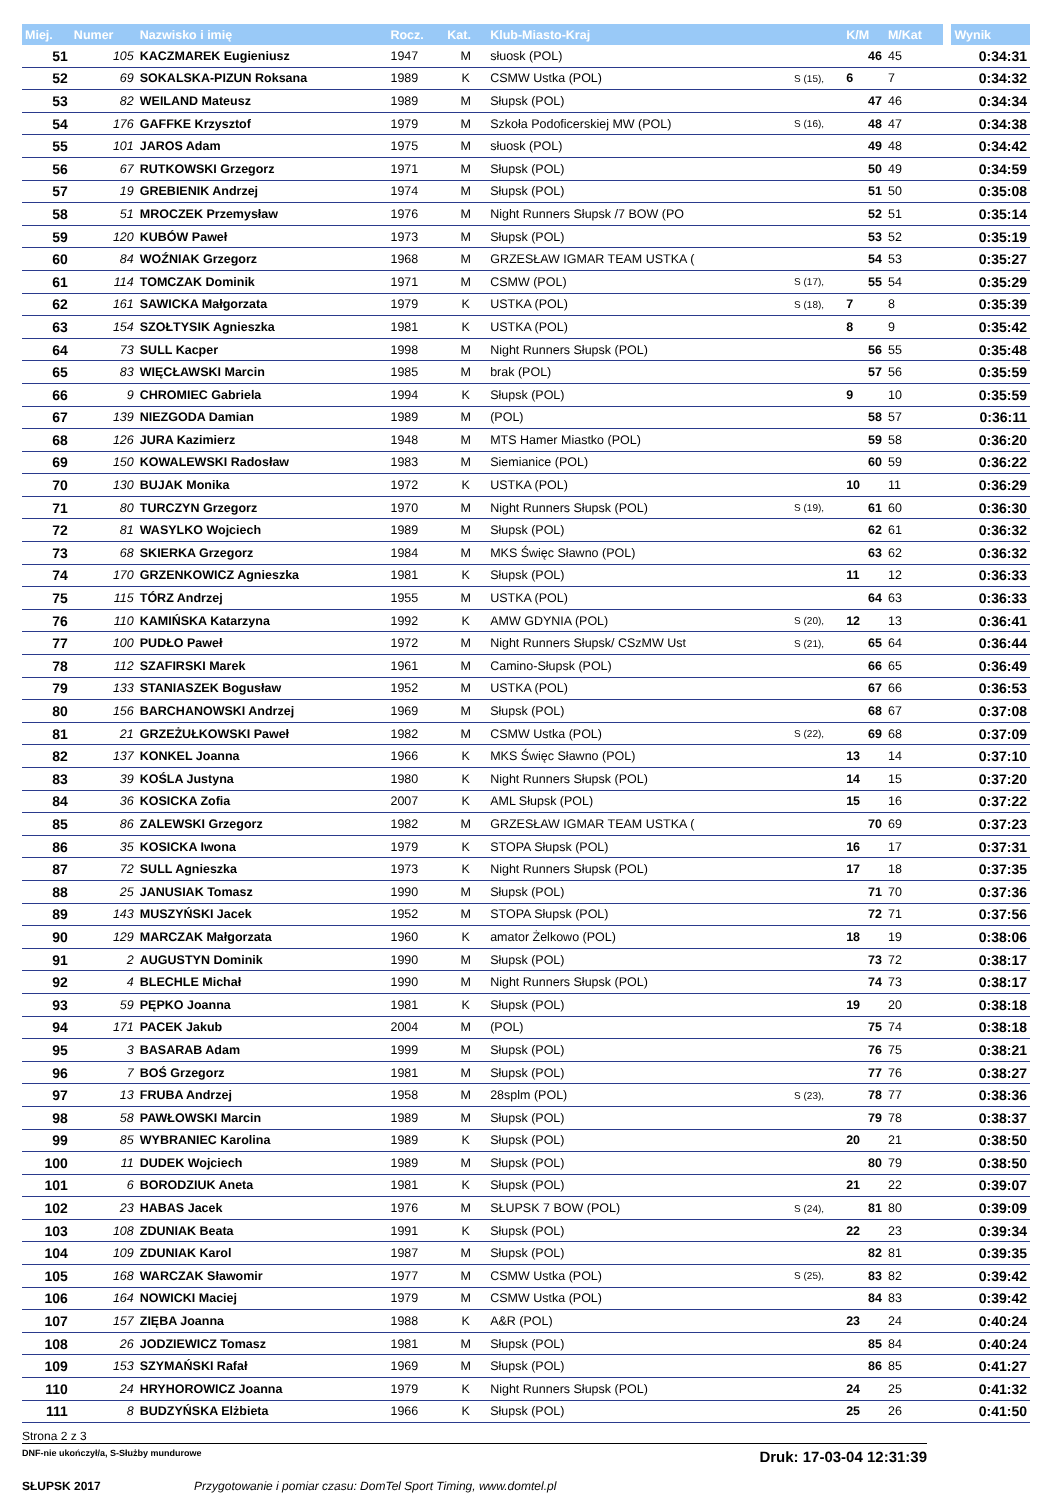| Miej. | Numer | Nazwisko i imię | Rocz. | Kat. | Klub-Miasto-Kraj | | K/M | M/Kat | | Wynik |
| --- | --- | --- | --- | --- | --- | --- | --- | --- | --- | --- |
| 51 | 105 | KACZMAREK Eugieniusz | 1947 | M | słuosk (POL) | | 46 | 45 | | 0:34:31 |
| 52 | 69 | SOKALSKA-PIZUN Roksana | 1989 | K | CSMW Ustka (POL) | S (15), | 6 | 7 | | 0:34:32 |
| 53 | 82 | WEILAND Mateusz | 1989 | M | Słupsk (POL) | | 47 | 46 | | 0:34:34 |
| 54 | 176 | GAFFKE Krzysztof | 1979 | M | Szkoła Podoficerskiej MW (POL) | S (16), | 48 | 47 | | 0:34:38 |
| 55 | 101 | JAROS Adam | 1975 | M | słuosk (POL) | | 49 | 48 | | 0:34:42 |
| 56 | 67 | RUTKOWSKI Grzegorz | 1971 | M | Słupsk (POL) | | 50 | 49 | | 0:34:59 |
| 57 | 19 | GREBIENIK Andrzej | 1974 | M | Słupsk (POL) | | 51 | 50 | | 0:35:08 |
| 58 | 51 | MROCZEK Przemysław | 1976 | M | Night Runners Słupsk /7 BOW (PO | | 52 | 51 | | 0:35:14 |
| 59 | 120 | KUBÓW Paweł | 1973 | M | Słupsk (POL) | | 53 | 52 | | 0:35:19 |
| 60 | 84 | WOŹNIAK Grzegorz | 1968 | M | GRZESŁAW IGMAR TEAM USTKA ( | | 54 | 53 | | 0:35:27 |
| 61 | 114 | TOMCZAK Dominik | 1971 | M | CSMW (POL) | S (17), | 55 | 54 | | 0:35:29 |
| 62 | 161 | SAWICKA Małgorzata | 1979 | K | USTKA (POL) | S (18), | 7 | 8 | | 0:35:39 |
| 63 | 154 | SZOŁTYSIK Agnieszka | 1981 | K | USTKA (POL) | | 8 | 9 | | 0:35:42 |
| 64 | 73 | SULL Kacper | 1998 | M | Night Runners Słupsk (POL) | | 56 | 55 | | 0:35:48 |
| 65 | 83 | WIĘCŁAWSKI Marcin | 1985 | M | brak (POL) | | 57 | 56 | | 0:35:59 |
| 66 | 9 | CHROMIEC Gabriela | 1994 | K | Słupsk (POL) | | 9 | 10 | | 0:35:59 |
| 67 | 139 | NIEZGODA Damian | 1989 | M | (POL) | | 58 | 57 | | 0:36:11 |
| 68 | 126 | JURA Kazimierz | 1948 | M | MTS Hamer Miastko (POL) | | 59 | 58 | | 0:36:20 |
| 69 | 150 | KOWALEWSKI Radosław | 1983 | M | Siemianice (POL) | | 60 | 59 | | 0:36:22 |
| 70 | 130 | BUJAK Monika | 1972 | K | USTKA (POL) | | 10 | 11 | | 0:36:29 |
| 71 | 80 | TURCZYN Grzegorz | 1970 | M | Night Runners Słupsk (POL) | S (19), | 61 | 60 | | 0:36:30 |
| 72 | 81 | WASYLKO Wojciech | 1989 | M | Słupsk (POL) | | 62 | 61 | | 0:36:32 |
| 73 | 68 | SKIERKA Grzegorz | 1984 | M | MKS Święc Sławno (POL) | | 63 | 62 | | 0:36:32 |
| 74 | 170 | GRZENKOWICZ Agnieszka | 1981 | K | Słupsk (POL) | | 11 | 12 | | 0:36:33 |
| 75 | 115 | TÓRZ Andrzej | 1955 | M | USTKA (POL) | | 64 | 63 | | 0:36:33 |
| 76 | 110 | KAMIŃSKA Katarzyna | 1992 | K | AMW GDYNIA (POL) | S (20), | 12 | 13 | | 0:36:41 |
| 77 | 100 | PUDŁO Paweł | 1972 | M | Night Runners Słupsk/ CSzMW Ust | S (21), | 65 | 64 | | 0:36:44 |
| 78 | 112 | SZAFIRSKI Marek | 1961 | M | Camino-Słupsk (POL) | | 66 | 65 | | 0:36:49 |
| 79 | 133 | STANIASZEK Bogusław | 1952 | M | USTKA (POL) | | 67 | 66 | | 0:36:53 |
| 80 | 156 | BARCHANOWSKI Andrzej | 1969 | M | Słupsk (POL) | | 68 | 67 | | 0:37:08 |
| 81 | 21 | GRZEŻUŁKOWSKI Paweł | 1982 | M | CSMW Ustka (POL) | S (22), | 69 | 68 | | 0:37:09 |
| 82 | 137 | KONKEL Joanna | 1966 | K | MKS Święc Sławno (POL) | | 13 | 14 | | 0:37:10 |
| 83 | 39 | KOŚLA Justyna | 1980 | K | Night Runners Słupsk (POL) | | 14 | 15 | | 0:37:20 |
| 84 | 36 | KOSICKA Zofia | 2007 | K | AML Słupsk (POL) | | 15 | 16 | | 0:37:22 |
| 85 | 86 | ZALEWSKI Grzegorz | 1982 | M | GRZESŁAW IGMAR TEAM USTKA ( | | 70 | 69 | | 0:37:23 |
| 86 | 35 | KOSICKA Iwona | 1979 | K | STOPA Słupsk (POL) | | 16 | 17 | | 0:37:31 |
| 87 | 72 | SULL Agnieszka | 1973 | K | Night Runners Słupsk (POL) | | 17 | 18 | | 0:37:35 |
| 88 | 25 | JANUSIAK Tomasz | 1990 | M | Słupsk (POL) | | 71 | 70 | | 0:37:36 |
| 89 | 143 | MUSZYŃSKI Jacek | 1952 | M | STOPA Słupsk (POL) | | 72 | 71 | | 0:37:56 |
| 90 | 129 | MARCZAK Małgorzata | 1960 | K | amator Żelkowo (POL) | | 18 | 19 | | 0:38:06 |
| 91 | 2 | AUGUSTYN Dominik | 1990 | M | Słupsk (POL) | | 73 | 72 | | 0:38:17 |
| 92 | 4 | BLECHLE Michał | 1990 | M | Night Runners Słupsk (POL) | | 74 | 73 | | 0:38:17 |
| 93 | 59 | PĘPKO Joanna | 1981 | K | Słupsk (POL) | | 19 | 20 | | 0:38:18 |
| 94 | 171 | PACEK Jakub | 2004 | M | (POL) | | 75 | 74 | | 0:38:18 |
| 95 | 3 | BASARAB Adam | 1999 | M | Słupsk (POL) | | 76 | 75 | | 0:38:21 |
| 96 | 7 | BOŚ Grzegorz | 1981 | M | Słupsk (POL) | | 77 | 76 | | 0:38:27 |
| 97 | 13 | FRUBA Andrzej | 1958 | M | 28splm (POL) | S (23), | 78 | 77 | | 0:38:36 |
| 98 | 58 | PAWŁOWSKI Marcin | 1989 | M | Słupsk (POL) | | 79 | 78 | | 0:38:37 |
| 99 | 85 | WYBRANIEC Karolina | 1989 | K | Słupsk (POL) | | 20 | 21 | | 0:38:50 |
| 100 | 11 | DUDEK Wojciech | 1989 | M | Słupsk (POL) | | 80 | 79 | | 0:38:50 |
| 101 | 6 | BORODZIUK Aneta | 1981 | K | Słupsk (POL) | | 21 | 22 | | 0:39:07 |
| 102 | 23 | HABAS Jacek | 1976 | M | SŁUPSK 7 BOW (POL) | S (24), | 81 | 80 | | 0:39:09 |
| 103 | 108 | ZDUNIAK Beata | 1991 | K | Słupsk (POL) | | 22 | 23 | | 0:39:34 |
| 104 | 109 | ZDUNIAK Karol | 1987 | M | Słupsk (POL) | | 82 | 81 | | 0:39:35 |
| 105 | 168 | WARCZAK Sławomir | 1977 | M | CSMW Ustka (POL) | S (25), | 83 | 82 | | 0:39:42 |
| 106 | 164 | NOWICKI Maciej | 1979 | M | CSMW Ustka (POL) | | 84 | 83 | | 0:39:42 |
| 107 | 157 | ZIĘBA Joanna | 1988 | K | A&R (POL) | | 23 | 24 | | 0:40:24 |
| 108 | 26 | JODZIEWICZ Tomasz | 1981 | M | Słupsk (POL) | | 85 | 84 | | 0:40:24 |
| 109 | 153 | SZYMAŃSKI Rafał | 1969 | M | Słupsk (POL) | | 86 | 85 | | 0:41:27 |
| 110 | 24 | HRYHOROWICZ Joanna | 1979 | K | Night Runners Słupsk (POL) | | 24 | 25 | | 0:41:32 |
| 111 | 8 | BUDZYŃSKA Elżbieta | 1966 | K | Słupsk (POL) | | 25 | 26 | | 0:41:50 |
Strona 2 z 3
DNF-nie ukończył/a, S-Służby mundurowe Druk: 17-03-04 12:31:39
SŁUPSK 2017 Przygotowanie i pomiar czasu: DomTel Sport Timing, www.domtel.pl